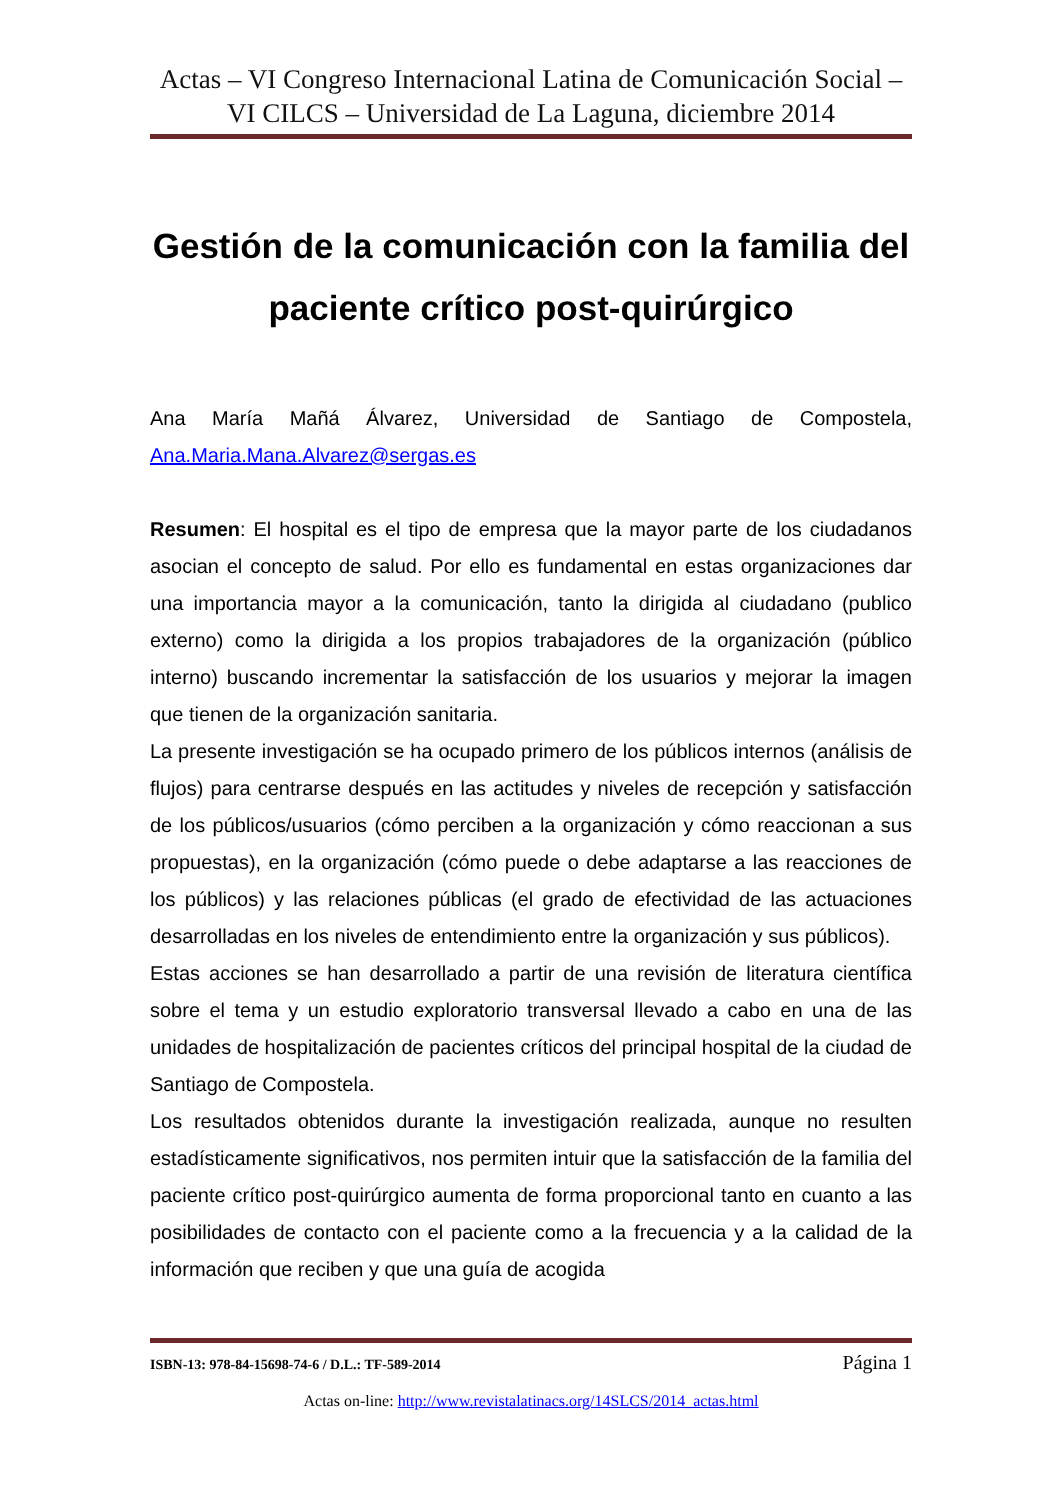Actas – VI Congreso Internacional Latina de Comunicación Social – VI CILCS – Universidad de La Laguna, diciembre 2014
Gestión de la comunicación con la familia del paciente crítico post-quirúrgico
Ana María Mañá Álvarez, Universidad de Santiago de Compostela, Ana.Maria.Mana.Alvarez@sergas.es
Resumen: El hospital es el tipo de empresa que la mayor parte de los ciudadanos asocian el concepto de salud. Por ello es fundamental en estas organizaciones dar una importancia mayor a la comunicación, tanto la dirigida al ciudadano (publico externo) como la dirigida a los propios trabajadores de la organización (público interno) buscando incrementar la satisfacción de los usuarios y mejorar la imagen que tienen de la organización sanitaria.
La presente investigación se ha ocupado primero de los públicos internos (análisis de flujos) para centrarse después en las actitudes y niveles de recepción y satisfacción de los públicos/usuarios (cómo perciben a la organización y cómo reaccionan a sus propuestas), en la organización (cómo puede o debe adaptarse a las reacciones de los públicos) y las relaciones públicas (el grado de efectividad de las actuaciones desarrolladas en los niveles de entendimiento entre la organización y sus públicos).
Estas acciones se han desarrollado a partir de una revisión de literatura científica sobre el tema y un estudio exploratorio transversal llevado a cabo en una de las unidades de hospitalización de pacientes críticos del principal hospital de la ciudad de Santiago de Compostela.
Los resultados obtenidos durante la investigación realizada, aunque no resulten estadísticamente significativos, nos permiten intuir que la satisfacción de la familia del paciente crítico post-quirúrgico aumenta de forma proporcional tanto en cuanto a las posibilidades de contacto con el paciente como a la frecuencia y a la calidad de la información que reciben y que una guía de acogida
ISBN-13: 978-84-15698-74-6 / D.L.: TF-589-2014 Página 1
Actas on-line: http://www.revistalatinacs.org/14SLCS/2014_actas.html